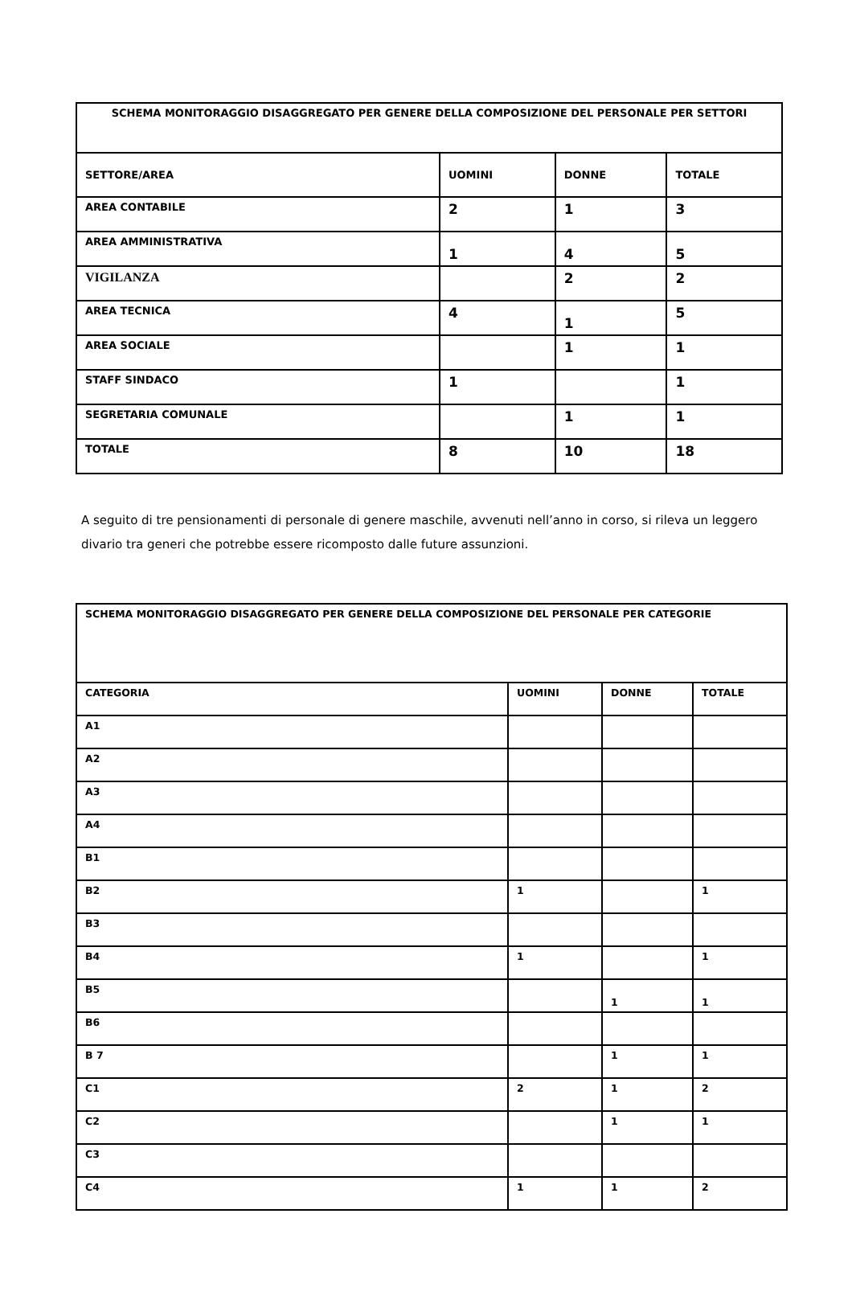| SCHEMA MONITORAGGIO DISAGGREGATO PER GENERE DELLA COMPOSIZIONE DEL PERSONALE PER SETTORI | | | |
| SETTORE/AREA | UOMINI | DONNE | TOTALE |
| AREA CONTABILE | 2 | 1 | 3 |
| AREA AMMINISTRATIVA | 1 | 4 | 5 |
| VIGILANZA | | 2 | 2 |
| AREA TECNICA | 4 | 1 | 5 |
| AREA SOCIALE | | 1 | 1 |
| STAFF SINDACO | 1 | | 1 |
| SEGRETARIA COMUNALE | | 1 | 1 |
| TOTALE | 8 | 10 | 18 |
A seguito di tre pensionamenti di personale di genere maschile, avvenuti nell’anno in corso, si rileva un leggero divario tra generi che potrebbe essere ricomposto dalle future assunzioni.
| SCHEMA MONITORAGGIO DISAGGREGATO PER GENERE DELLA COMPOSIZIONE DEL PERSONALE PER CATEGORIE | | | |
| CATEGORIA | UOMINI | DONNE | TOTALE |
| A1 | | | |
| A2 | | | |
| A3 | | | |
| A4 | | | |
| B1 | | | |
| B2 | 1 | | 1 |
| B3 | | | |
| B4 | 1 | | 1 |
| B5 | | 1 | 1 |
| B6 | | | |
| B 7 | | 1 | 1 |
| C1 | 2 | 1 | 2 |
| C2 | | 1 | 1 |
| C3 | | | |
| C4 | 1 | 1 | 2 |